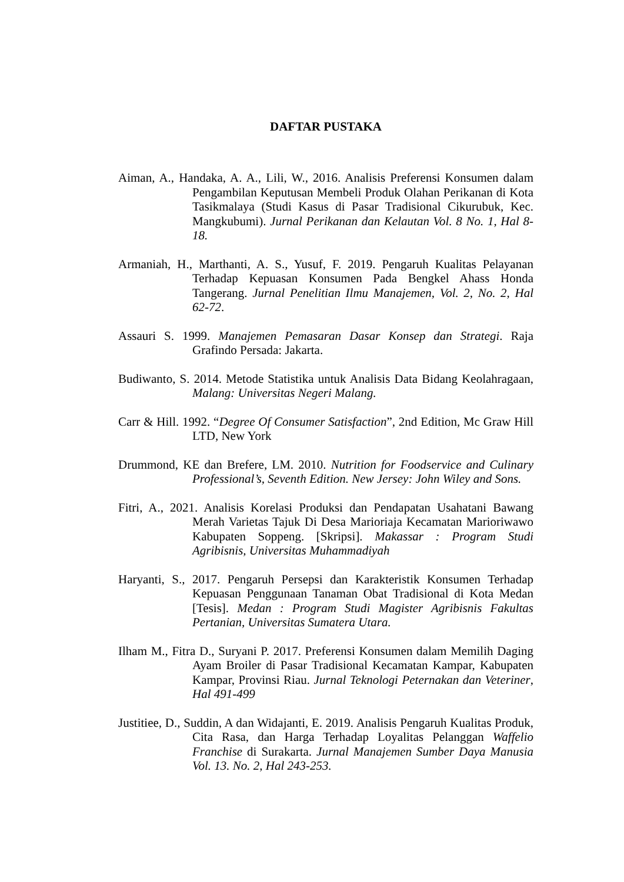DAFTAR PUSTAKA
Aiman, A., Handaka, A. A., Lili, W., 2016. Analisis Preferensi Konsumen dalam Pengambilan Keputusan Membeli Produk Olahan Perikanan di Kota Tasikmalaya (Studi Kasus di Pasar Tradisional Cikurubuk, Kec. Mangkubumi). Jurnal Perikanan dan Kelautan Vol. 8 No. 1, Hal 8-18.
Armaniah, H., Marthanti, A. S., Yusuf, F. 2019. Pengaruh Kualitas Pelayanan Terhadap Kepuasan Konsumen Pada Bengkel Ahass Honda Tangerang. Jurnal Penelitian Ilmu Manajemen, Vol. 2, No. 2, Hal 62-72.
Assauri S. 1999. Manajemen Pemasaran Dasar Konsep dan Strategi. Raja Grafindo Persada: Jakarta.
Budiwanto, S. 2014. Metode Statistika untuk Analisis Data Bidang Keolahragaan, Malang: Universitas Negeri Malang.
Carr & Hill. 1992. “Degree Of Consumer Satisfaction”, 2nd Edition, Mc Graw Hill LTD, New York
Drummond, KE dan Brefere, LM. 2010. Nutrition for Foodservice and Culinary Professional’s, Seventh Edition. New Jersey: John Wiley and Sons.
Fitri, A., 2021. Analisis Korelasi Produksi dan Pendapatan Usahatani Bawang Merah Varietas Tajuk Di Desa Marioriaja Kecamatan Marioriwawo Kabupaten Soppeng. [Skripsi]. Makassar : Program Studi Agribisnis, Universitas Muhammadiyah
Haryanti, S., 2017. Pengaruh Persepsi dan Karakteristik Konsumen Terhadap Kepuasan Penggunaan Tanaman Obat Tradisional di Kota Medan [Tesis]. Medan : Program Studi Magister Agribisnis Fakultas Pertanian, Universitas Sumatera Utara.
Ilham M., Fitra D., Suryani P. 2017. Preferensi Konsumen dalam Memilih Daging Ayam Broiler di Pasar Tradisional Kecamatan Kampar, Kabupaten Kampar, Provinsi Riau. Jurnal Teknologi Peternakan dan Veteriner, Hal 491-499
Justitiee, D., Suddin, A dan Widajanti, E. 2019. Analisis Pengaruh Kualitas Produk, Cita Rasa, dan Harga Terhadap Loyalitas Pelanggan Waffelio Franchise di Surakarta. Jurnal Manajemen Sumber Daya Manusia Vol. 13. No. 2, Hal 243-253.